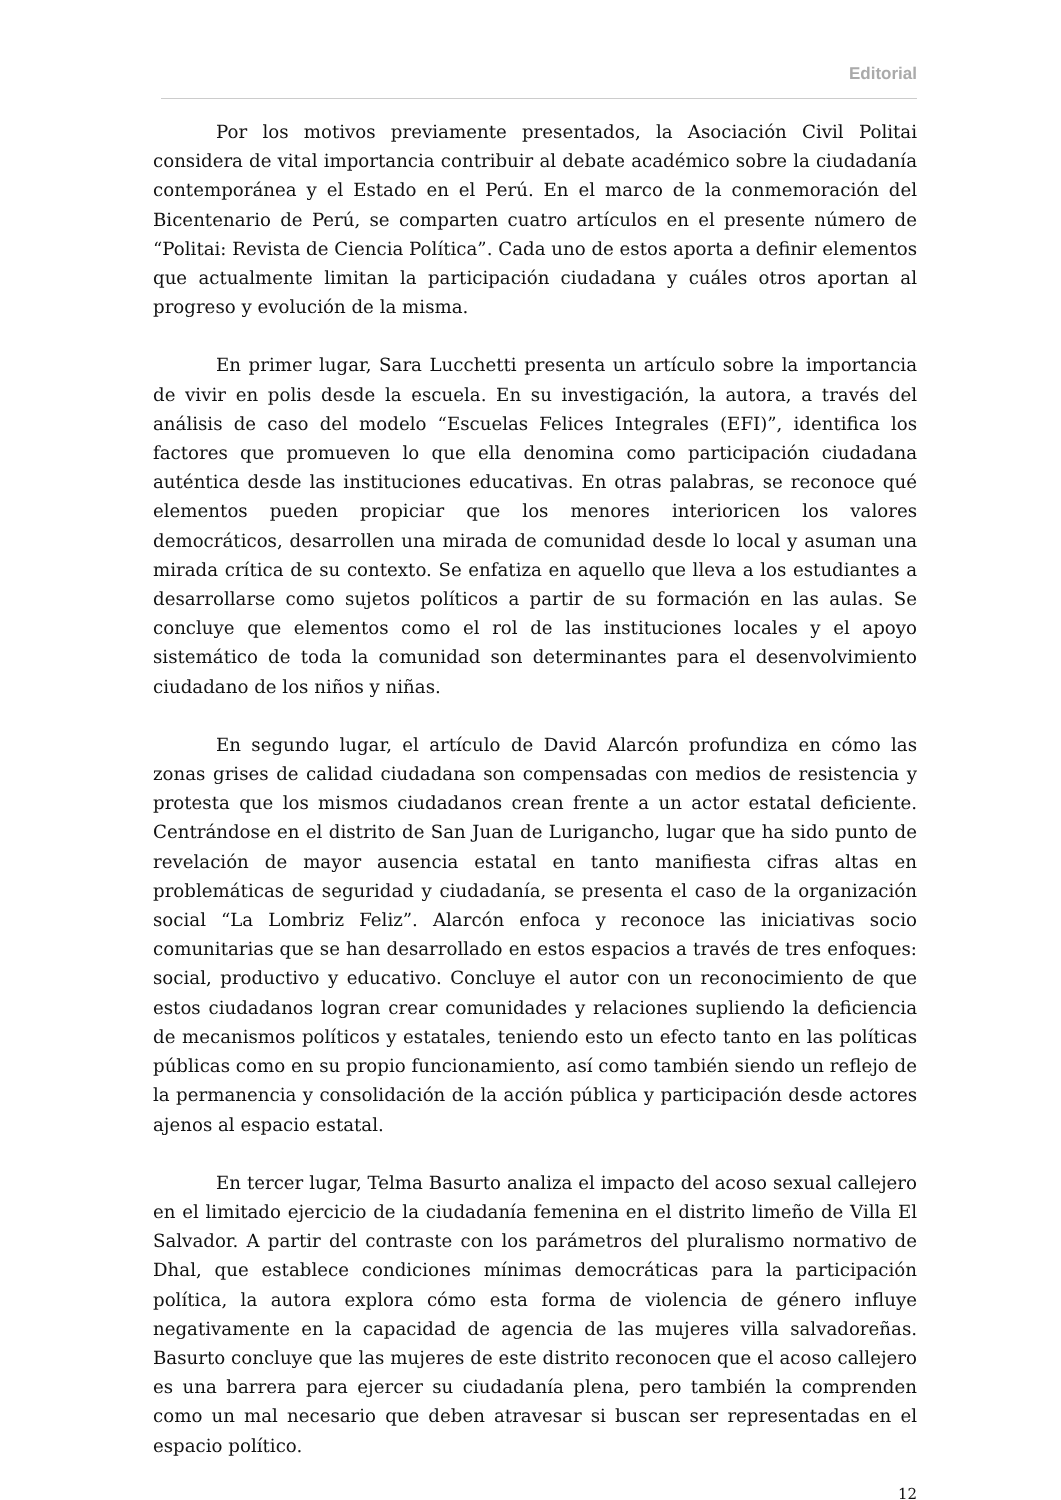Editorial
Por los motivos previamente presentados, la Asociación Civil Politai considera de vital importancia contribuir al debate académico sobre la ciudadanía contemporánea y el Estado en el Perú. En el marco de la conmemoración del Bicentenario de Perú, se comparten cuatro artículos en el presente número de “Politai: Revista de Ciencia Política”. Cada uno de estos aporta a definir elementos que actualmente limitan la participación ciudadana y cuáles otros aportan al progreso y evolución de la misma.
En primer lugar, Sara Lucchetti presenta un artículo sobre la importancia de vivir en polis desde la escuela. En su investigación, la autora, a través del análisis de caso del modelo “Escuelas Felices Integrales (EFI)”, identifica los factores que promueven lo que ella denomina como participación ciudadana auténtica desde las instituciones educativas. En otras palabras, se reconoce qué elementos pueden propiciar que los menores interioricen los valores democráticos, desarrollen una mirada de comunidad desde lo local y asuman una mirada crítica de su contexto. Se enfatiza en aquello que lleva a los estudiantes a desarrollarse como sujetos políticos a partir de su formación en las aulas. Se concluye que elementos como el rol de las instituciones locales y el apoyo sistemático de toda la comunidad son determinantes para el desenvolvimiento ciudadano de los niños y niñas.
En segundo lugar, el artículo de David Alarcón profundiza en cómo las zonas grises de calidad ciudadana son compensadas con medios de resistencia y protesta que los mismos ciudadanos crean frente a un actor estatal deficiente. Centrándose en el distrito de San Juan de Lurigancho, lugar que ha sido punto de revelación de mayor ausencia estatal en tanto manifiesta cifras altas en problemáticas de seguridad y ciudadanía, se presenta el caso de la organización social “La Lombriz Feliz”. Alarcón enfoca y reconoce las iniciativas socio comunitarias que se han desarrollado en estos espacios a través de tres enfoques: social, productivo y educativo. Concluye el autor con un reconocimiento de que estos ciudadanos logran crear comunidades y relaciones supliendo la deficiencia de mecanismos políticos y estatales, teniendo esto un efecto tanto en las políticas públicas como en su propio funcionamiento, así como también siendo un reflejo de la permanencia y consolidación de la acción pública y participación desde actores ajenos al espacio estatal.
En tercer lugar, Telma Basurto analiza el impacto del acoso sexual callejero en el limitado ejercicio de la ciudadanía femenina en el distrito limeño de Villa El Salvador. A partir del contraste con los parámetros del pluralismo normativo de Dhal, que establece condiciones mínimas democráticas para la participación política, la autora explora cómo esta forma de violencia de género influye negativamente en la capacidad de agencia de las mujeres villa salvadoreñas. Basurto concluye que las mujeres de este distrito reconocen que el acoso callejero es una barrera para ejercer su ciudadanía plena, pero también la comprenden como un mal necesario que deben atravesar si buscan ser representadas en el espacio político.
12